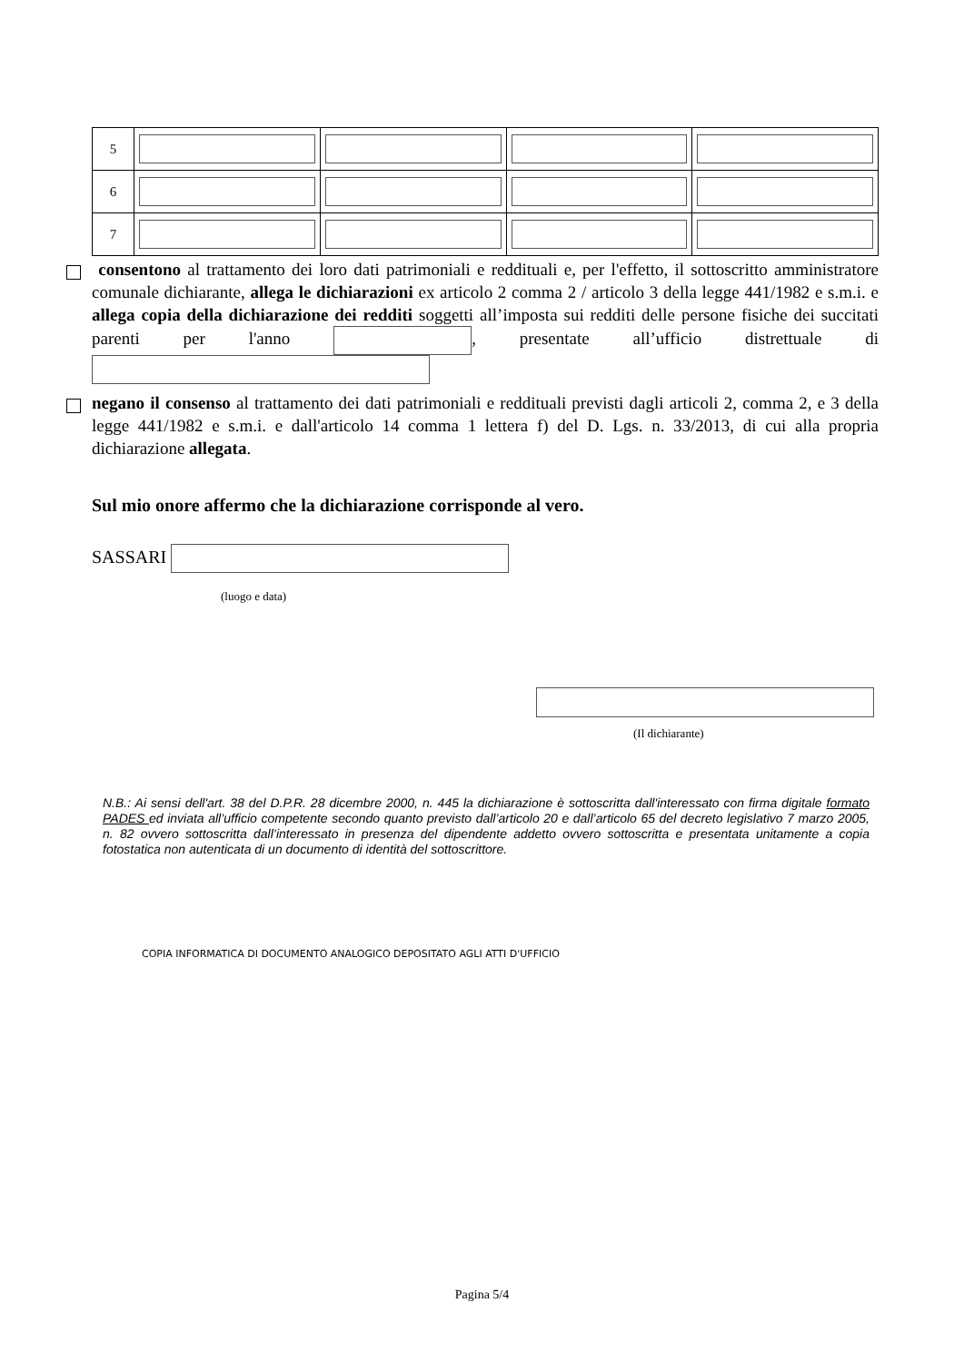| 5 | | | | |
| 6 | | | | |
| 7 | | | | |
consentono al trattamento dei loro dati patrimoniali e reddituali e, per l'effetto, il sottoscritto amministratore comunale dichiarante, allega le dichiarazioni ex articolo 2 comma 2 / articolo 3 della legge 441/1982 e s.m.i. e allega copia della dichiarazione dei redditi soggetti all’imposta sui redditi delle persone fisiche dei succitati parenti per l'anno , presentate all’ufficio distrettuale di
negano il consenso al trattamento dei dati patrimoniali e reddituali previsti dagli articoli 2, comma 2, e 3 della legge 441/1982 e s.m.i. e dall'articolo 14 comma 1 lettera f) del D. Lgs. n. 33/2013, di cui alla propria dichiarazione allegata.
Sul mio onore affermo che la dichiarazione corrisponde al vero.
SASSARI
(luogo e data)
(Il dichiarante)
N.B.: Ai sensi dell'art. 38 del D.P.R. 28 dicembre 2000, n. 445 la dichiarazione è sottoscritta dall'interessato con firma digitale formato PADES ed inviata all’ufficio competente secondo quanto previsto dall’articolo 20 e dall’articolo 65 del decreto legislativo 7 marzo 2005, n. 82 ovvero sottoscritta dall’interessato in presenza del dipendente addetto ovvero sottoscritta e presentata unitamente a copia fotostatica non autenticata di un documento di identità del sottoscrittore.
COPIA INFORMATICA DI DOCUMENTO ANALOGICO DEPOSITATO AGLI ATTI D'UFFICIO
Pagina 5/4